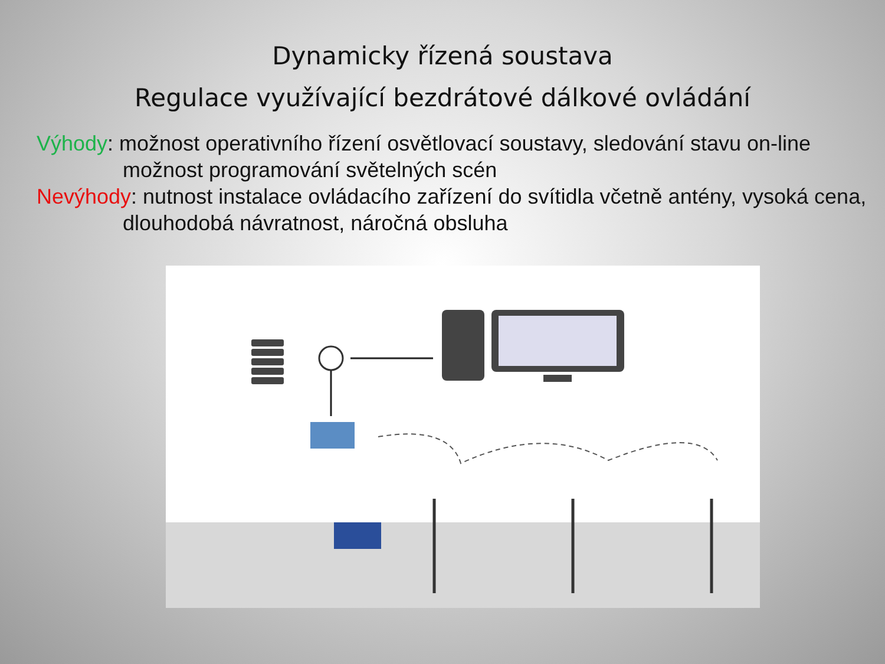Dynamicky řízená soustava
Regulace využívající bezdrátové dálkové ovládání
Výhody: možnost operativního řízení osvětlovací soustavy, sledování stavu on-line možnost programování světelných scén
Nevýhody: nutnost instalace ovládacího zařízení do svítidla včetně antény, vysoká cena, dlouhodobá návratnost, náročná obsluha